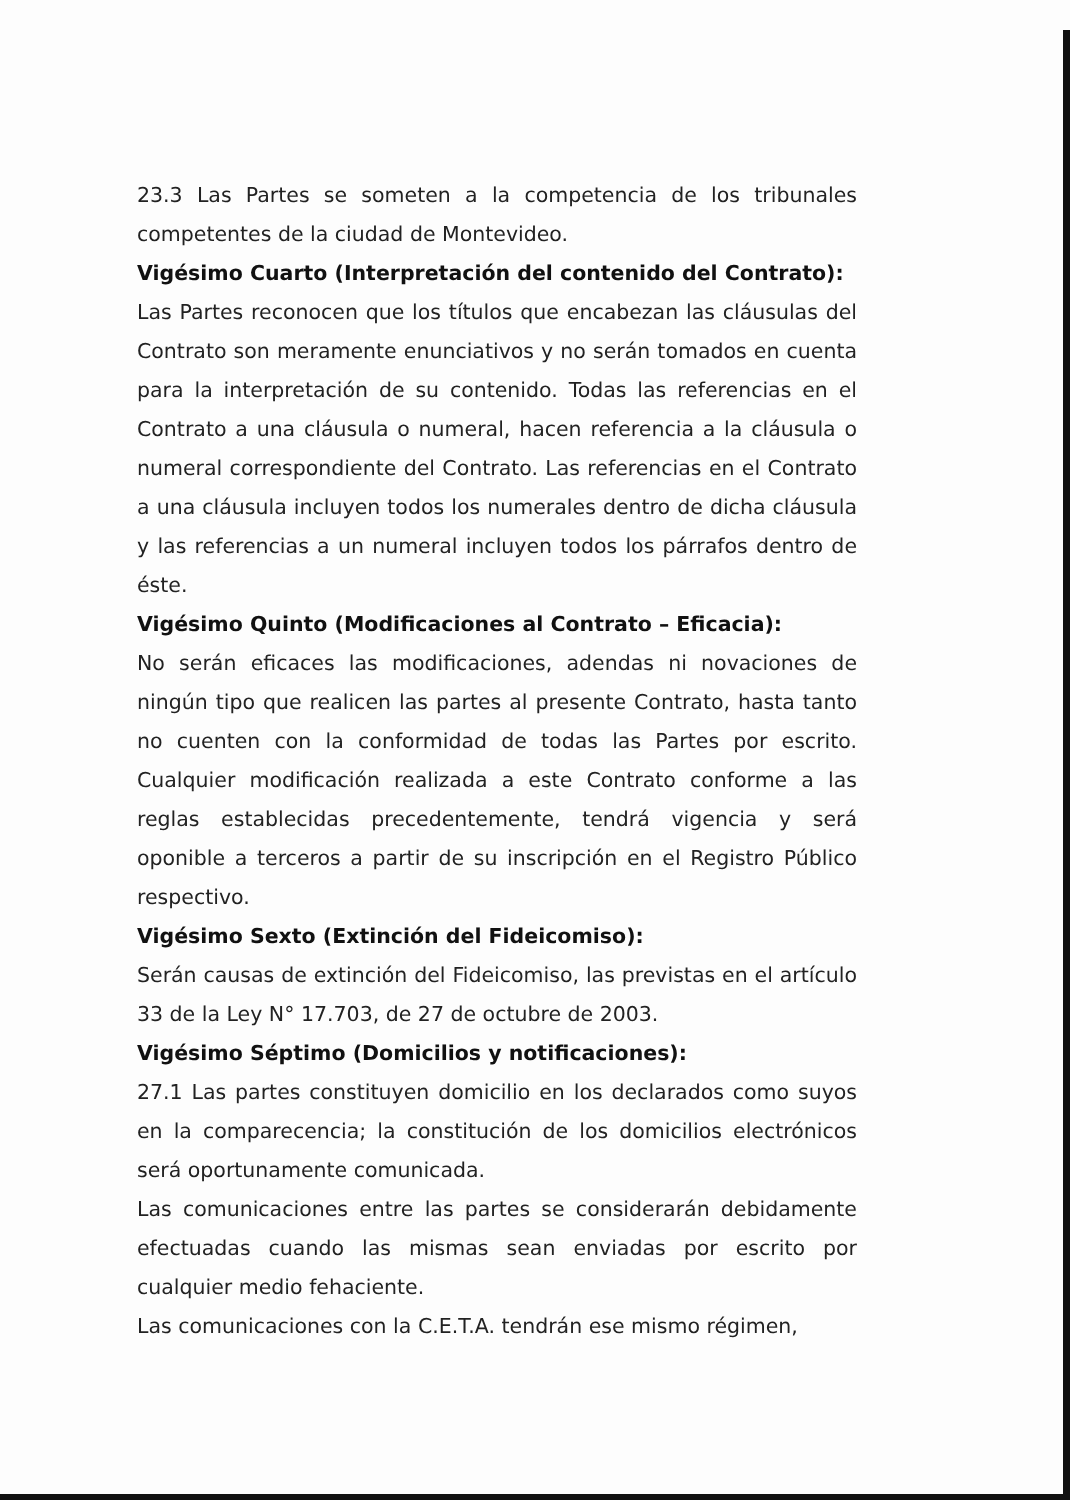23.3 Las Partes se someten a la competencia de los tribunales competentes de la ciudad de Montevideo.
Vigésimo Cuarto (Interpretación del contenido del Contrato):
Las Partes reconocen que los títulos que encabezan las cláusulas del Contrato son meramente enunciativos y no serán tomados en cuenta para la interpretación de su contenido. Todas las referencias en el Contrato a una cláusula o numeral, hacen referencia a la cláusula o numeral correspondiente del Contrato. Las referencias en el Contrato a una cláusula incluyen todos los numerales dentro de dicha cláusula y las referencias a un numeral incluyen todos los párrafos dentro de éste.
Vigésimo Quinto (Modificaciones al Contrato – Eficacia):
No serán eficaces las modificaciones, adendas ni novaciones de ningún tipo que realicen las partes al presente Contrato, hasta tanto no cuenten con la conformidad de todas las Partes por escrito. Cualquier modificación realizada a este Contrato conforme a las reglas establecidas precedentemente, tendrá vigencia y será oponible a terceros a partir de su inscripción en el Registro Público respectivo.
Vigésimo Sexto (Extinción del Fideicomiso):
Serán causas de extinción del Fideicomiso, las previstas en el artículo 33 de la Ley N° 17.703, de 27 de octubre de 2003.
Vigésimo Séptimo (Domicilios y notificaciones):
27.1 Las partes constituyen domicilio en los declarados como suyos en la comparecencia; la constitución de los domicilios electrónicos será oportunamente comunicada.
Las comunicaciones entre las partes se considerarán debidamente efectuadas cuando las mismas sean enviadas por escrito por cualquier medio fehaciente.
Las comunicaciones con la C.E.T.A. tendrán ese mismo régimen,